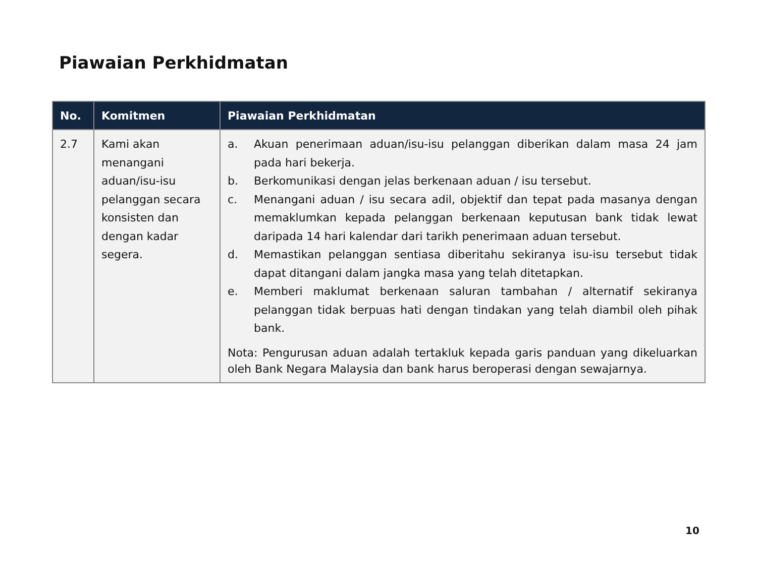Piawaian Perkhidmatan
| No. | Komitmen | Piawaian Perkhidmatan |
| --- | --- | --- |
| 2.7 | Kami akan menangani aduan/isu-isu pelanggan secara konsisten dan dengan kadar segera. | a. Akuan penerimaan aduan/isu-isu pelanggan diberikan dalam masa 24 jam pada hari bekerja. b. Berkomunikasi dengan jelas berkenaan aduan / isu tersebut. c. Menangani aduan / isu secara adil, objektif dan tepat pada masanya dengan memaklumkan kepada pelanggan berkenaan keputusan bank tidak lewat daripada 14 hari kalendar dari tarikh penerimaan aduan tersebut. d. Memastikan pelanggan sentiasa diberitahu sekiranya isu-isu tersebut tidak dapat ditangani dalam jangka masa yang telah ditetapkan. e. Memberi maklumat berkenaan saluran tambahan / alternatif sekiranya pelanggan tidak berpuas hati dengan tindakan yang telah diambil oleh pihak bank. Nota: Pengurusan aduan adalah tertakluk kepada garis panduan yang dikeluarkan oleh Bank Negara Malaysia dan bank harus beroperasi dengan sewajarnya. |
10